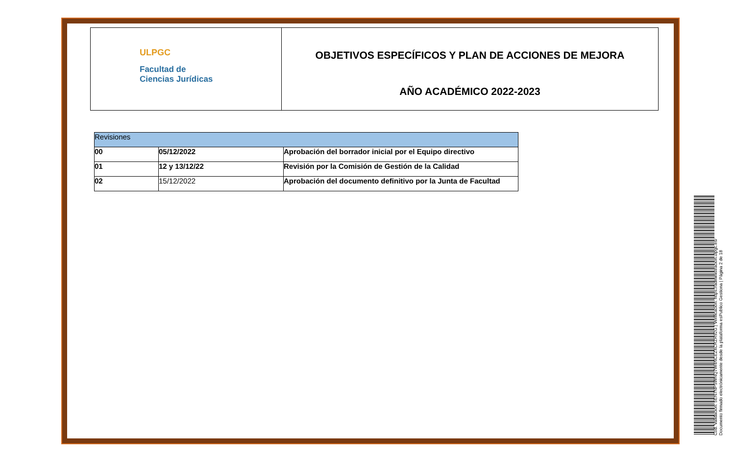ULPGC
Facultad de
Ciencias Jurídicas
OBJETIVOS ESPECÍFICOS Y PLAN DE ACCIONES DE MEJORA
AÑO ACADÉMICO 2022-2023
| Revisiones | | |
| --- | --- | --- |
| 00 | 05/12/2022 | Aprobación del borrador inicial por el Equipo directivo |
| 01 | 12 y 13/12/22 | Revisión por la Comisión de Gestión de la Calidad |
| 02 | 15/12/2022 | Aprobación del documento definitivo por la Junta de Facultad |
Cód. Validación: 5EN7NPSWNQ7W4NCEZ4CRZR92G | Verificación: https://administracion.ulpgc.es/
Documento firmado electrónicamente desde la plataforma esPublico Gestiona | Página 2 de 18